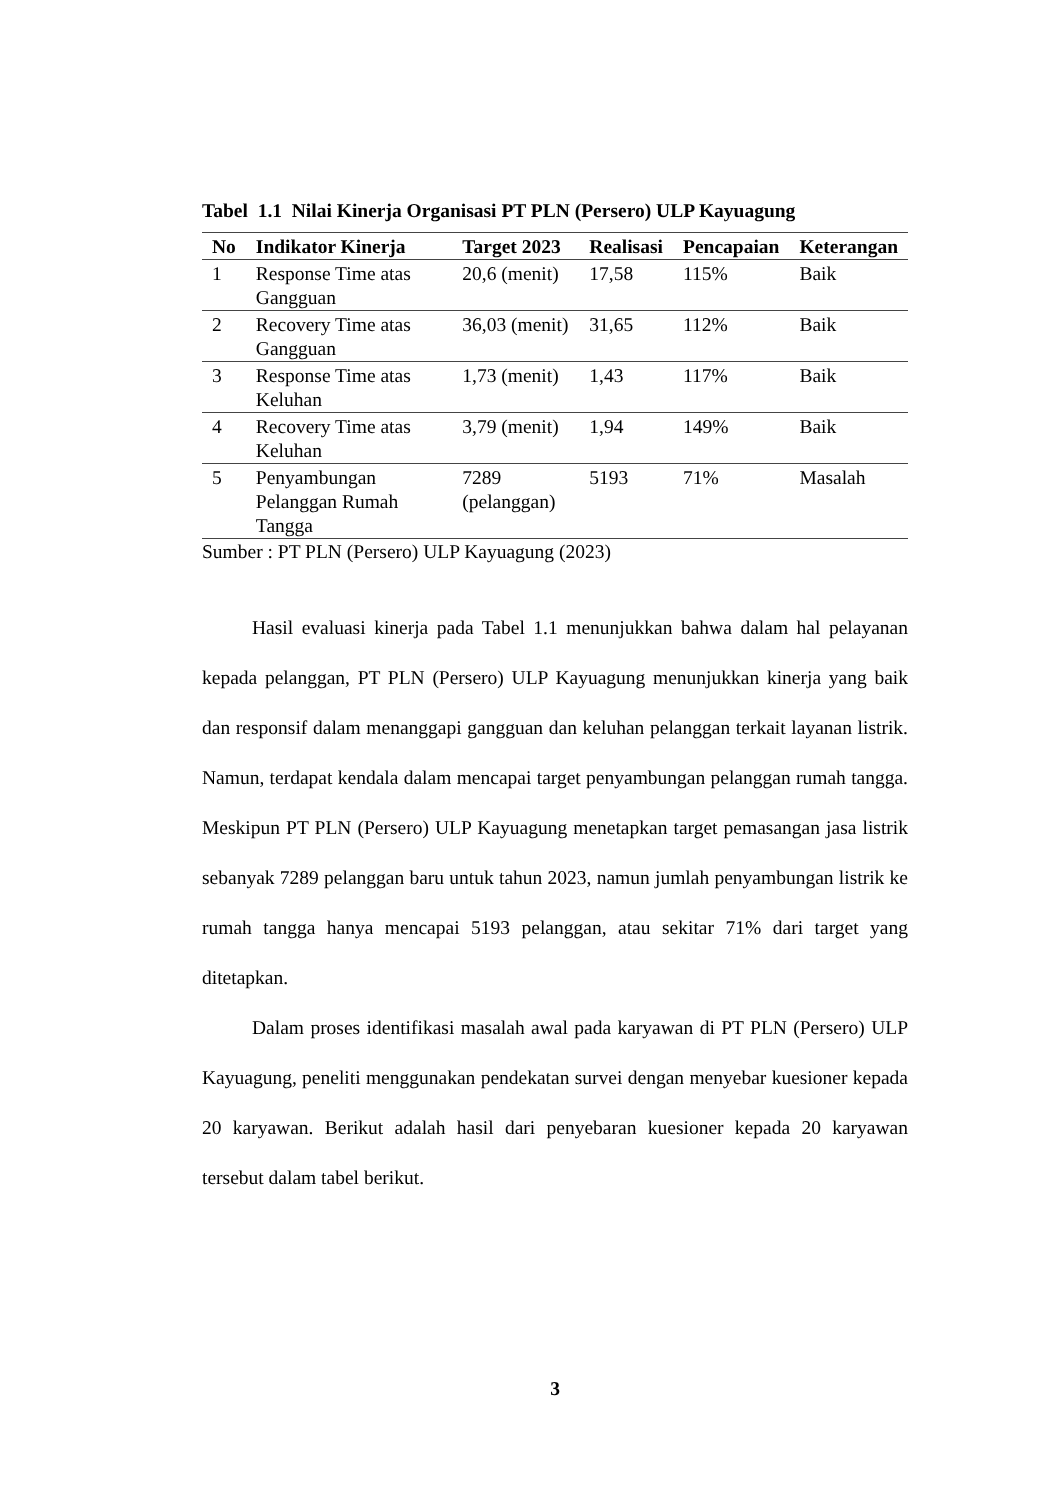Tabel 1.1 Nilai Kinerja Organisasi PT PLN (Persero) ULP Kayuagung
| No | Indikator Kinerja | Target 2023 | Realisasi | Pencapaian | Keterangan |
| --- | --- | --- | --- | --- | --- |
| 1 | Response Time atas Gangguan | 20,6 (menit) | 17,58 | 115% | Baik |
| 2 | Recovery Time atas Gangguan | 36,03 (menit) | 31,65 | 112% | Baik |
| 3 | Response Time atas Keluhan | 1,73 (menit) | 1,43 | 117% | Baik |
| 4 | Recovery Time atas Keluhan | 3,79 (menit) | 1,94 | 149% | Baik |
| 5 | Penyambungan Pelanggan Rumah Tangga | 7289 (pelanggan) | 5193 | 71% | Masalah |
Sumber : PT PLN (Persero) ULP Kayuagung (2023)
Hasil evaluasi kinerja pada Tabel 1.1 menunjukkan bahwa dalam hal pelayanan kepada pelanggan, PT PLN (Persero) ULP Kayuagung menunjukkan kinerja yang baik dan responsif dalam menanggapi gangguan dan keluhan pelanggan terkait layanan listrik. Namun, terdapat kendala dalam mencapai target penyambungan pelanggan rumah tangga. Meskipun PT PLN (Persero) ULP Kayuagung menetapkan target pemasangan jasa listrik sebanyak 7289 pelanggan baru untuk tahun 2023, namun jumlah penyambungan listrik ke rumah tangga hanya mencapai 5193 pelanggan, atau sekitar 71% dari target yang ditetapkan.
Dalam proses identifikasi masalah awal pada karyawan di PT PLN (Persero) ULP Kayuagung, peneliti menggunakan pendekatan survei dengan menyebar kuesioner kepada 20 karyawan. Berikut adalah hasil dari penyebaran kuesioner kepada 20 karyawan tersebut dalam tabel berikut.
3